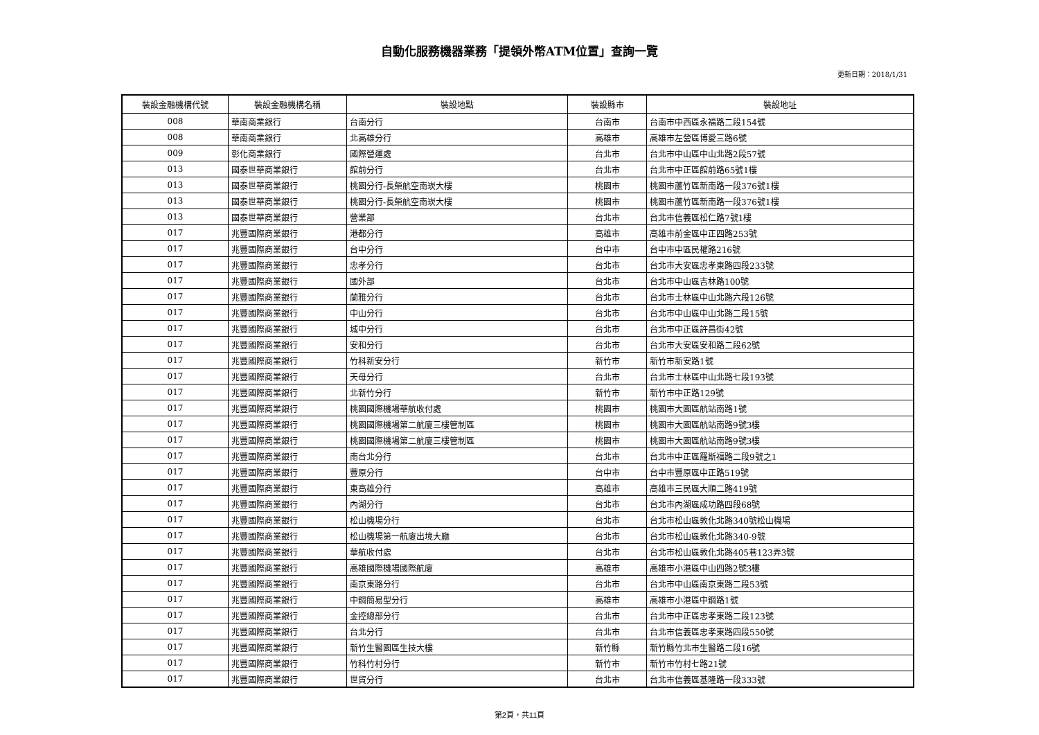自動化服務機器業務「提領外幣ATM位置」查詢一覽
更新日期：2018/1/31
| 裝設金融機構代號 | 裝設金融機構名稱 | 裝設地點 | 裝設縣市 | 裝設地址 |
| --- | --- | --- | --- | --- |
| 008 | 華南商業銀行 | 台南分行 | 台南市 | 台南市中西區永福路二段154號 |
| 008 | 華南商業銀行 | 北高雄分行 | 高雄市 | 高雄市左營區博愛三路6號 |
| 009 | 彰化商業銀行 | 國際營運處 | 台北市 | 台北市中山區中山北路2段57號 |
| 013 | 國泰世華商業銀行 | 館前分行 | 台北市 | 台北市中正區館前路65號1樓 |
| 013 | 國泰世華商業銀行 | 桃園分行-長榮航空南崁大樓 | 桃園市 | 桃園市蘆竹區新南路一段376號1樓 |
| 013 | 國泰世華商業銀行 | 桃園分行-長榮航空南崁大樓 | 桃園市 | 桃園市蘆竹區新南路一段376號1樓 |
| 013 | 國泰世華商業銀行 | 營業部 | 台北市 | 台北市信義區松仁路7號1樓 |
| 017 | 兆豐國際商業銀行 | 港都分行 | 高雄市 | 高雄市前金區中正四路253號 |
| 017 | 兆豐國際商業銀行 | 台中分行 | 台中市 | 台中市中區民權路216號 |
| 017 | 兆豐國際商業銀行 | 忠孝分行 | 台北市 | 台北市大安區忠孝東路四段233號 |
| 017 | 兆豐國際商業銀行 | 國外部 | 台北市 | 台北市中山區吉林路100號 |
| 017 | 兆豐國際商業銀行 | 蘭雅分行 | 台北市 | 台北市士林區中山北路六段126號 |
| 017 | 兆豐國際商業銀行 | 中山分行 | 台北市 | 台北市中山區中山北路二段15號 |
| 017 | 兆豐國際商業銀行 | 城中分行 | 台北市 | 台北市中正區許昌街42號 |
| 017 | 兆豐國際商業銀行 | 安和分行 | 台北市 | 台北市大安區安和路二段62號 |
| 017 | 兆豐國際商業銀行 | 竹科新安分行 | 新竹市 | 新竹市新安路1號 |
| 017 | 兆豐國際商業銀行 | 天母分行 | 台北市 | 台北市士林區中山北路七段193號 |
| 017 | 兆豐國際商業銀行 | 北新竹分行 | 新竹市 | 新竹市中正路129號 |
| 017 | 兆豐國際商業銀行 | 桃園國際機場華航收付處 | 桃園市 | 桃園市大園區航站南路1號 |
| 017 | 兆豐國際商業銀行 | 桃園國際機場第二航廈三樓管制區 | 桃園市 | 桃園市大園區航站南路9號3樓 |
| 017 | 兆豐國際商業銀行 | 桃園國際機場第二航廈三樓管制區 | 桃園市 | 桃園市大園區航站南路9號3樓 |
| 017 | 兆豐國際商業銀行 | 南台北分行 | 台北市 | 台北市中正區羅斯福路二段9號之1 |
| 017 | 兆豐國際商業銀行 | 豐原分行 | 台中市 | 台中市豐原區中正路519號 |
| 017 | 兆豐國際商業銀行 | 東高雄分行 | 高雄市 | 高雄市三民區大順二路419號 |
| 017 | 兆豐國際商業銀行 | 內湖分行 | 台北市 | 台北市內湖區成功路四段68號 |
| 017 | 兆豐國際商業銀行 | 松山機場分行 | 台北市 | 台北市松山區敦化北路340號松山機場 |
| 017 | 兆豐國際商業銀行 | 松山機場第一航廈出境大廳 | 台北市 | 台北市松山區敦化北路340-9號 |
| 017 | 兆豐國際商業銀行 | 華航收付處 | 台北市 | 台北市松山區敦化北路405巷123弄3號 |
| 017 | 兆豐國際商業銀行 | 高雄國際機場國際航廈 | 高雄市 | 高雄市小港區中山四路2號3樓 |
| 017 | 兆豐國際商業銀行 | 南京東路分行 | 台北市 | 台北市中山區南京東路二段53號 |
| 017 | 兆豐國際商業銀行 | 中鋼簡易型分行 | 高雄市 | 高雄市小港區中鋼路1號 |
| 017 | 兆豐國際商業銀行 | 金控總部分行 | 台北市 | 台北市中正區忠孝東路二段123號 |
| 017 | 兆豐國際商業銀行 | 台北分行 | 台北市 | 台北市信義區忠孝東路四段550號 |
| 017 | 兆豐國際商業銀行 | 新竹生醫園區生技大樓 | 新竹縣 | 新竹縣竹北市生醫路二段16號 |
| 017 | 兆豐國際商業銀行 | 竹科竹村分行 | 新竹市 | 新竹市竹村七路21號 |
| 017 | 兆豐國際商業銀行 | 世貿分行 | 台北市 | 台北市信義區基隆路一段333號 |
第2頁，共11頁